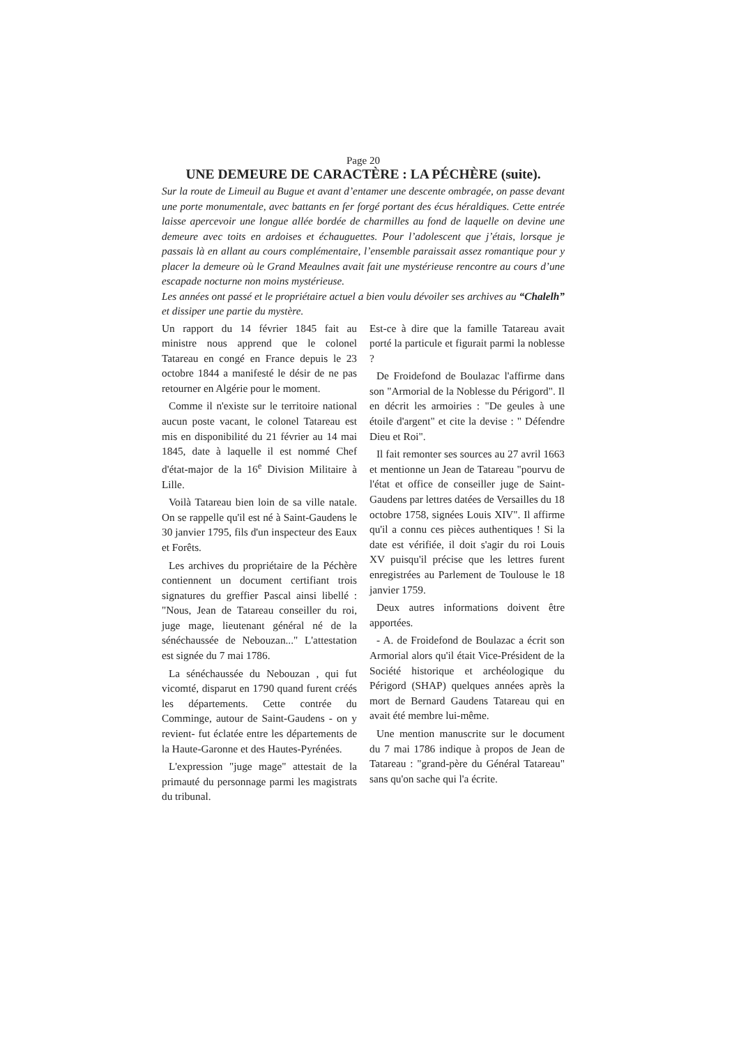Page 20
UNE DEMEURE DE CARACTÈRE : LA PÉCHÈRE (suite).
Sur la route de Limeuil au Bugue et avant d’entamer une descente ombragée, on passe devant une porte monumentale, avec battants en fer forgé portant des écus héraldiques. Cette entrée laisse apercevoir une longue allée bordée de charmilles au fond de laquelle on devine une demeure avec toits en ardoises et échauguettes. Pour l’adolescent que j’étais, lorsque je passais là en allant au cours complémentaire, l’ensemble paraissait assez romantique pour y placer la demeure où le Grand Meaulnes avait fait une mystérieuse rencontre au cours d’une escapade nocturne non moins mystérieuse.
Les années ont passé et le propriétaire actuel a bien voulu dévoiler ses archives au “Chalelh” et dissiper une partie du mystère.
Un rapport du 14 février 1845 fait au ministre nous apprend que le colonel Tatareau en congé en France depuis le 23 octobre 1844 a manifesté le désir de ne pas retourner en Algérie pour le moment.
Comme il n'existe sur le territoire national aucun poste vacant, le colonel Tatareau est mis en disponibilité du 21 février au 14 mai 1845, date à laquelle il est nommé Chef d'état-major de la 16<sup>e</sup> Division Militaire à Lille.
Voilà Tatareau bien loin de sa ville natale. On se rappelle qu'il est né à Saint-Gaudens le 30 janvier 1795, fils d'un inspecteur des Eaux et Forêts.
Les archives du propriétaire de la Péchère contiennent un document certifiant trois signatures du greffier Pascal ainsi libellé : "Nous, Jean de Tatareau conseiller du roi, juge mage, lieutenant général né de la sénéchaussée de Nebouzan..." L'attestation est signée du 7 mai 1786.
La sénéchaussée du Nebouzan , qui fut vicomté, disparut en 1790 quand furent créés les départements. Cette contrée du Comminge, autour de Saint-Gaudens - on y revient- fut éclatée entre les départements de la Haute-Garonne et des Hautes-Pyrénées.
L'expression "juge mage" attestait de la primauté du personnage parmi les magistrats du tribunal.
Est-ce à dire que la famille Tatareau avait porté la particule et figurait parmi la noblesse ?
De Froidefond de Boulazac l'affirme dans son "Armorial de la Noblesse du Périgord". Il en décrit les armoiries : "De geules à une étoile d'argent" et cite la devise : " Défendre Dieu et Roi".
Il fait remonter ses sources au 27 avril 1663 et mentionne un Jean de Tatareau "pourvu de l'état et office de conseiller juge de Saint-Gaudens par lettres datées de Versailles du 18 octobre 1758, signées Louis XIV". Il affirme qu'il a connu ces pièces authentiques ! Si la date est vérifiée, il doit s'agir du roi Louis XV puisqu'il précise que les lettres furent enregistrées au Parlement de Toulouse le 18 janvier 1759.
Deux autres informations doivent être apportées.
- A. de Froidefond de Boulazac a écrit son Armorial alors qu'il était Vice-Président de la Société historique et archéologique du Périgord (SHAP) quelques années après la mort de Bernard Gaudens Tatareau qui en avait été membre lui-même.
Une mention manuscrite sur le document du 7 mai 1786 indique à propos de Jean de Tatareau : "grand-père du Général Tatareau" sans qu'on sache qui l'a écrite.